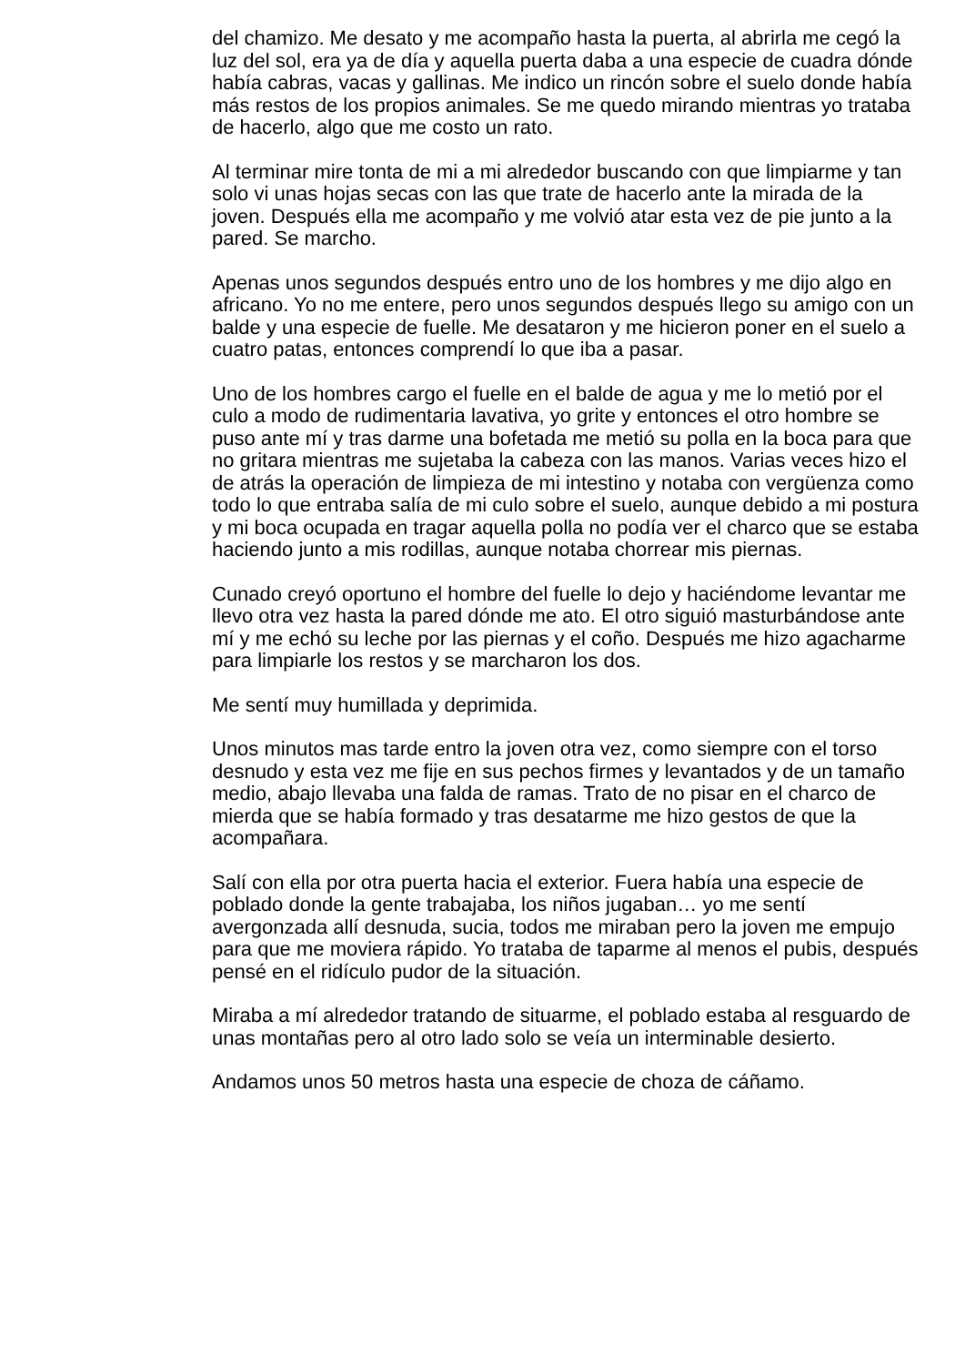del chamizo. Me desato y me acompaño hasta la puerta, al abrirla me cegó la luz del sol, era ya de día y aquella puerta daba a una especie de cuadra dónde había cabras, vacas y gallinas. Me indico un rincón sobre el suelo donde había más restos de los propios animales. Se me quedo mirando mientras yo trataba de hacerlo, algo que me costo un rato.
Al terminar mire tonta de mi a mi alrededor buscando con que limpiarme y tan solo vi unas hojas secas con las que trate de hacerlo ante la mirada de la joven. Después ella me acompaño y me volvió atar esta vez de pie junto a la pared. Se marcho.
Apenas unos segundos después entro uno de los hombres y me dijo algo en africano. Yo no me entere, pero unos segundos después llego su amigo con un balde y una especie de fuelle. Me desataron y me hicieron poner en el suelo a cuatro patas, entonces comprendí lo que iba a pasar.
Uno de los hombres cargo el fuelle en el balde de agua y me lo metió por el culo a modo de rudimentaria lavativa, yo grite y entonces el otro hombre se puso ante mí y tras darme una bofetada me metió su polla en la boca para que no gritara mientras me sujetaba la cabeza con las manos. Varias veces hizo el de atrás la operación de limpieza de mi intestino y notaba con vergüenza como todo lo que entraba salía de mi culo sobre el suelo, aunque debido a mi postura y mi boca ocupada en tragar aquella polla no podía ver el charco que se estaba haciendo junto a mis rodillas, aunque notaba chorrear mis piernas.
Cunado creyó oportuno el hombre del fuelle lo dejo y haciéndome levantar me llevo otra vez hasta la pared dónde me ato. El otro siguió masturbándose ante mí y me echó su leche por las piernas y el coño. Después me hizo agacharme para limpiarle los restos y se marcharon los dos.
Me sentí muy humillada y deprimida.
Unos minutos mas tarde entro la joven otra vez, como siempre con el torso desnudo y esta vez me fije en sus pechos firmes y levantados y de un tamaño medio, abajo llevaba una falda de ramas. Trato de no pisar en el charco de mierda que se había formado y tras desatarme me hizo gestos de que la acompañara.
Salí con ella por otra puerta hacia el exterior. Fuera había una especie de poblado donde la gente trabajaba, los niños jugaban… yo me sentí avergonzada allí desnuda, sucia, todos me miraban pero la joven me empujo para que me moviera rápido. Yo trataba de taparme al menos el pubis, después pensé en el ridículo pudor de la situación.
Miraba a mí alrededor tratando de situarme, el poblado estaba al resguardo de unas montañas pero al otro lado solo se veía un interminable desierto.
Andamos unos 50 metros hasta una especie de choza de cáñamo.